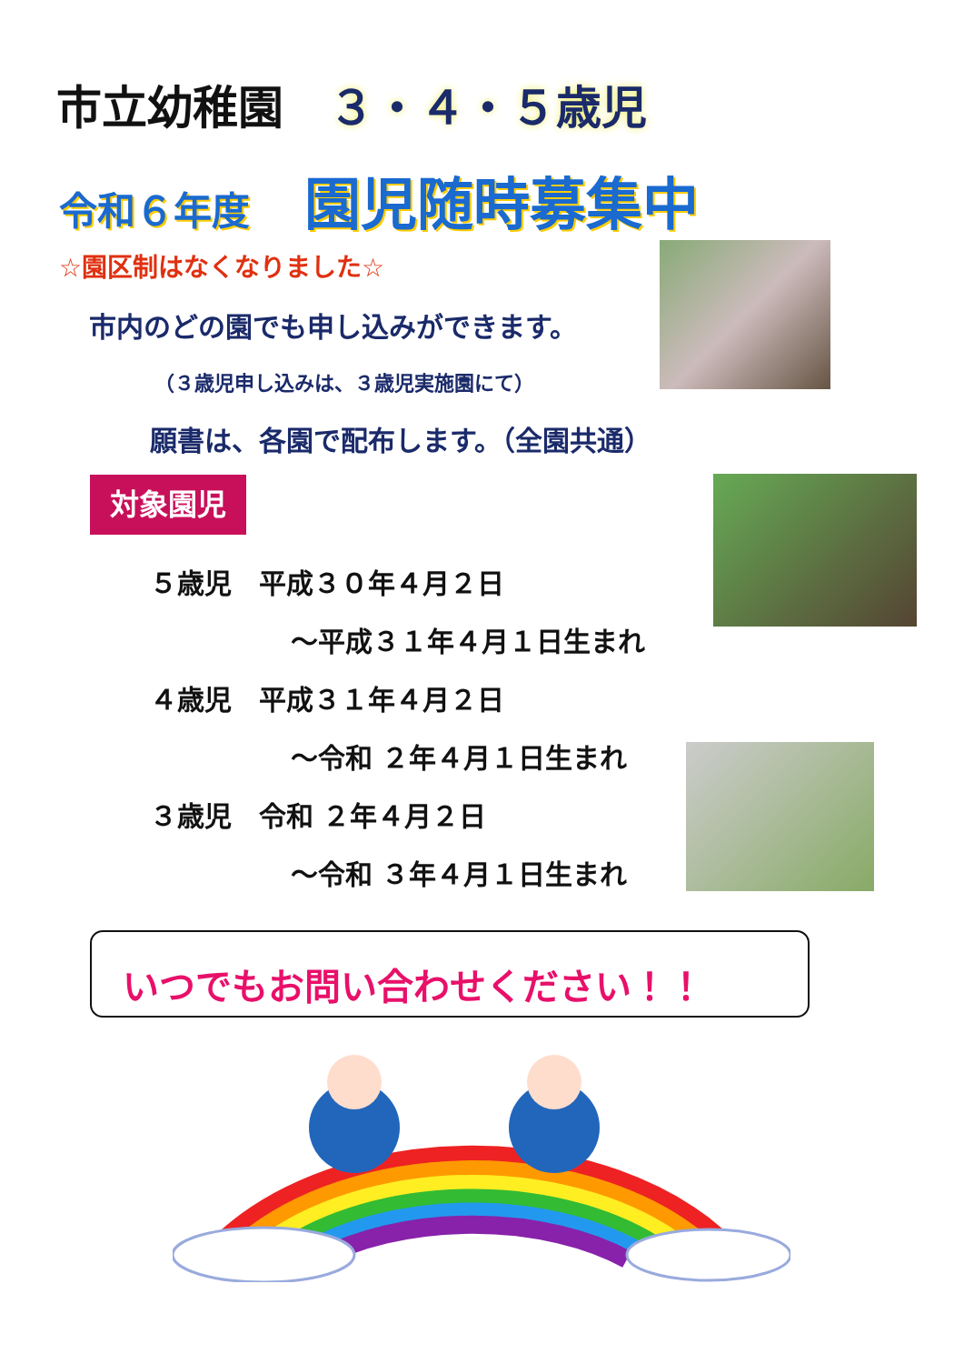市立幼稚園 ３・４・５歳児
令和６年度 園児随時募集中
☆園区制はなくなりました☆
市内のどの園でも申し込みができます。
（３歳児申し込みは、３歳児実施園にて）
願書は、各園で配布します。（全園共通）
対象園児
５歳児　平成３０年４月２日
～平成３１年４月１日生まれ
４歳児　平成３１年４月２日
～令和 ２年４月１日生まれ
３歳児　令和 ２年４月２日
～令和 ３年４月１日生まれ
いつでもお問い合わせください！！